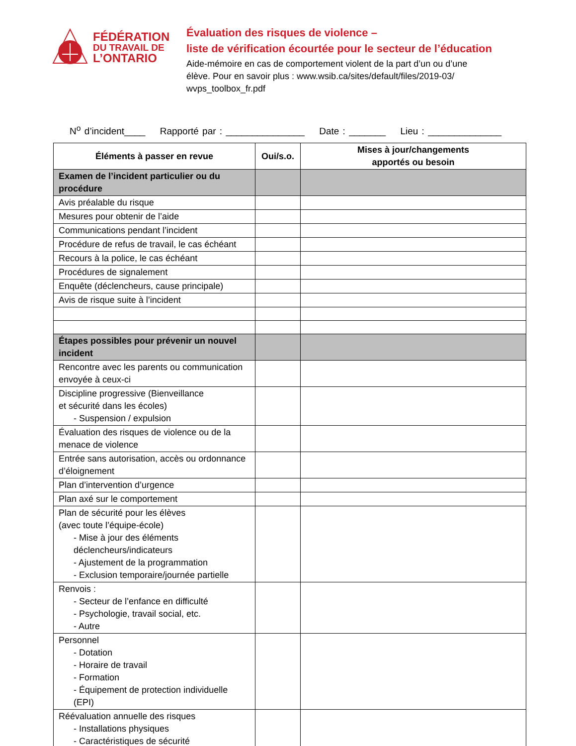FÉDÉRATION
DU TRAVAIL DE
L’ONTARIO
Évaluation des risques de violence –
liste de vérification écourtée pour le secteur de l’éducation
Aide-mémoire en cas de comportement violent de la part d’un ou d’une
élève. Pour en savoir plus : www.wsib.ca/sites/default/files/2019-03/
wvps_toolbox_fr.pdf
N<sup>o</sup> d’incident____ Rapporté par : _______________ Date : _______ Lieu : ______________
| Éléments à passer en revue | Oui/s.o. | Mises à jour/changements apportés ou besoin |
| --- | --- | --- |
| Examen de l’incident particulier ou du procédure | | |
| Avis préalable du risque | | |
| Mesures pour obtenir de l’aide | | |
| Communications pendant l’incident | | |
| Procédure de refus de travail, le cas échéant | | |
| Recours à la police, le cas échéant | | |
| Procédures de signalement | | |
| Enquête (déclencheurs, cause principale) | | |
| Avis de risque suite à l’incident | | |
| Étapes possibles pour prévenir un nouvel incident | | |
| Rencontre avec les parents ou communication envoyée à ceux-ci | | |
| Discipline progressive (Bienveillance et sécurité dans les écoles) - Suspension / expulsion | | |
| Évaluation des risques de violence ou de la menace de violence | | |
| Entrée sans autorisation, accès ou ordonnance d’éloignement | | |
| Plan d’intervention d’urgence | | |
| Plan axé sur le comportement | | |
| Plan de sécurité pour les élèves (avec toute l’équipe-école) - Mise à jour des éléments déclencheurs/indicateurs - Ajustement de la programmation - Exclusion temporaire/journée partielle | | |
| Renvois : - Secteur de l’enfance en difficulté - Psychologie, travail social, etc. - Autre | | |
| Personnel - Dotation - Horaire de travail - Formation - Équipement de protection individuelle (EPI) | | |
| Réévaluation annuelle des risques - Installations physiques - Caractéristiques de sécurité | | |